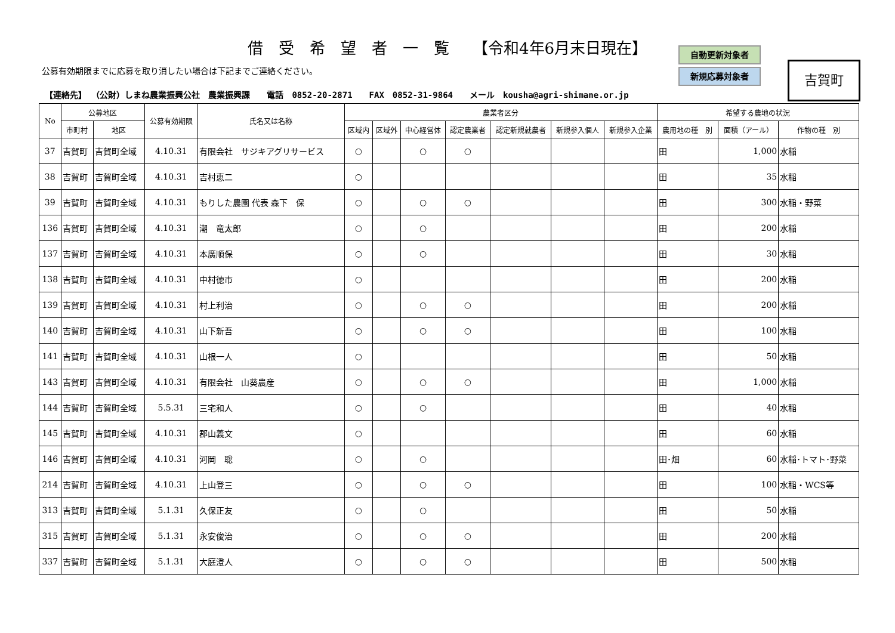借　受　希　望　者　一　覧　　【令和4年6月末日現在】
自動更新対象者
新規応募対象者
吉賀町
公募有効期限までに応募を取り消したい場合は下記までご連絡ください。
【連絡先】 （公財）しまね農業振興公社　農業振興課　　電話　0852-20-2871　　FAX　0852-31-9864　　メール　kousha@agri-shimane.or.jp
| No | 公募地区 | | 公募有効期限 | 氏名又は名称 | 農業者区分 | | | | | | | 希望する農地の状況 | | |
| --- | --- | --- | --- | --- | --- | --- | --- | --- | --- | --- | --- | --- | --- | --- |
| | 市町村 | 地区 | | | 区域内 | 区域外 | 中心経営体 | 認定農業者 | 認定新規就農者 | 新規参入個人 | 新規参入企業 | 農用地の種 別 | 面積（アール） | 作物の種 別 |
| 37 | 吉賀町 | 吉賀町全域 | 4.10.31 | 有限会社 サジキアグリサービス | ○ | | ○ | ○ | | | | 田 | 1,000 | 水稲 |
| 38 | 吉賀町 | 吉賀町全域 | 4.10.31 | 吉村恵二 | ○ | | | | | | | 田 | 35 | 水稲 |
| 39 | 吉賀町 | 吉賀町全域 | 4.10.31 | もりした農園 代表 森下 保 | ○ | | ○ | ○ | | | | 田 | 300 | 水稲・野菜 |
| 136 | 吉賀町 | 吉賀町全域 | 4.10.31 | 潮 竜太郎 | ○ | | ○ | | | | | 田 | 200 | 水稲 |
| 137 | 吉賀町 | 吉賀町全域 | 4.10.31 | 本廣順保 | ○ | | ○ | | | | | 田 | 30 | 水稲 |
| 138 | 吉賀町 | 吉賀町全域 | 4.10.31 | 中村徳市 | ○ | | | | | | | 田 | 200 | 水稲 |
| 139 | 吉賀町 | 吉賀町全域 | 4.10.31 | 村上利治 | ○ | | ○ | ○ | | | | 田 | 200 | 水稲 |
| 140 | 吉賀町 | 吉賀町全域 | 4.10.31 | 山下新吾 | ○ | | ○ | ○ | | | | 田 | 100 | 水稲 |
| 141 | 吉賀町 | 吉賀町全域 | 4.10.31 | 山根一人 | ○ | | | | | | | 田 | 50 | 水稲 |
| 143 | 吉賀町 | 吉賀町全域 | 4.10.31 | 有限会社 山葵農産 | ○ | | ○ | ○ | | | | 田 | 1,000 | 水稲 |
| 144 | 吉賀町 | 吉賀町全域 | 5.5.31 | 三宅和人 | ○ | | ○ | | | | | 田 | 40 | 水稲 |
| 145 | 吉賀町 | 吉賀町全域 | 4.10.31 | 郡山義文 | ○ | | | | | | | 田 | 60 | 水稲 |
| 146 | 吉賀町 | 吉賀町全域 | 4.10.31 | 河岡 聡 | ○ | | ○ | | | | | 田･畑 | 60 | 水稲･トマト･野菜 |
| 214 | 吉賀町 | 吉賀町全域 | 4.10.31 | 上山登三 | ○ | | ○ | ○ | | | | 田 | 100 | 水稲・WCS等 |
| 313 | 吉賀町 | 吉賀町全域 | 5.1.31 | 久保正友 | ○ | | ○ | | | | | 田 | 50 | 水稲 |
| 315 | 吉賀町 | 吉賀町全域 | 5.1.31 | 永安俊治 | ○ | | ○ | ○ | | | | 田 | 200 | 水稲 |
| 337 | 吉賀町 | 吉賀町全域 | 5.1.31 | 大庭澄人 | ○ | | ○ | ○ | | | | 田 | 500 | 水稲 |